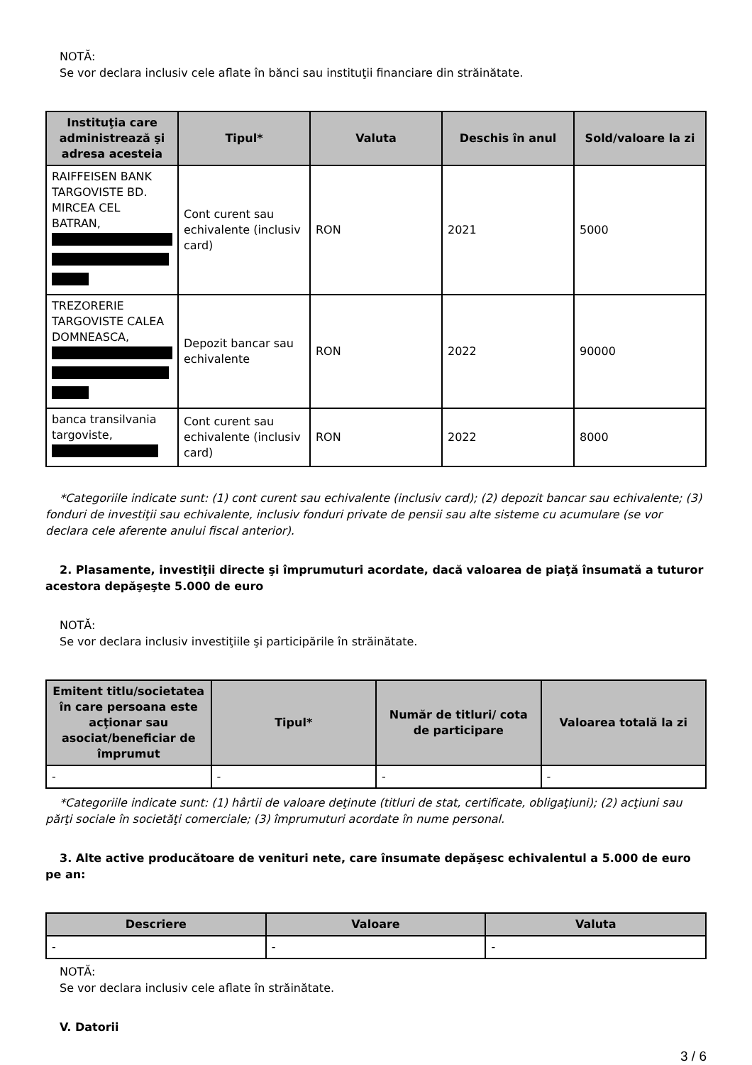NOTĂ:
Se vor declara inclusiv cele aflate în bănci sau instituţii financiare din străinătate.
| Instituţia care administrează şi adresa acesteia | Tipul* | Valuta | Deschis în anul | Sold/valoare la zi |
| --- | --- | --- | --- | --- |
| RAIFFEISEN BANK TARGOVISTE BD. MIRCEA CEL BATRAN, | Cont curent sau echivalente (inclusiv card) | RON | 2021 | 5000 |
| TREZORERIE TARGOVISTE CALEA DOMNEASCA, | Depozit bancar sau echivalente | RON | 2022 | 90000 |
| banca transilvania targoviste, | Cont curent sau echivalente (inclusiv card) | RON | 2022 | 8000 |
*Categoriile indicate sunt: (1) cont curent sau echivalente (inclusiv card); (2) depozit bancar sau echivalente; (3) fonduri de investiţii sau echivalente, inclusiv fonduri private de pensii sau alte sisteme cu acumulare (se vor declara cele aferente anului fiscal anterior).
2. Plasamente, investiţii directe şi împrumuturi acordate, dacă valoarea de piaţă însumată a tuturor acestora depăşeşte 5.000 de euro
NOTĂ:
Se vor declara inclusiv investiţiile şi participările în străinătate.
| Emitent titlu/societatea în care persoana este acţionar sau asociat/beneficiar de împrumut | Tipul* | Număr de titluri/ cota de participare | Valoarea totală la zi |
| --- | --- | --- | --- |
| - | - | - | - |
*Categoriile indicate sunt: (1) hârtii de valoare deţinute (titluri de stat, certificate, obligaţiuni); (2) acţiuni sau părţi sociale în societăţi comerciale; (3) împrumuturi acordate în nume personal.
3. Alte active producătoare de venituri nete, care însumate depăşesc echivalentul a 5.000 de euro pe an:
| Descriere | Valoare | Valuta |
| --- | --- | --- |
| - | - | - |
NOTĂ:
Se vor declara inclusiv cele aflate în străinătate.
V. Datorii
3 / 6